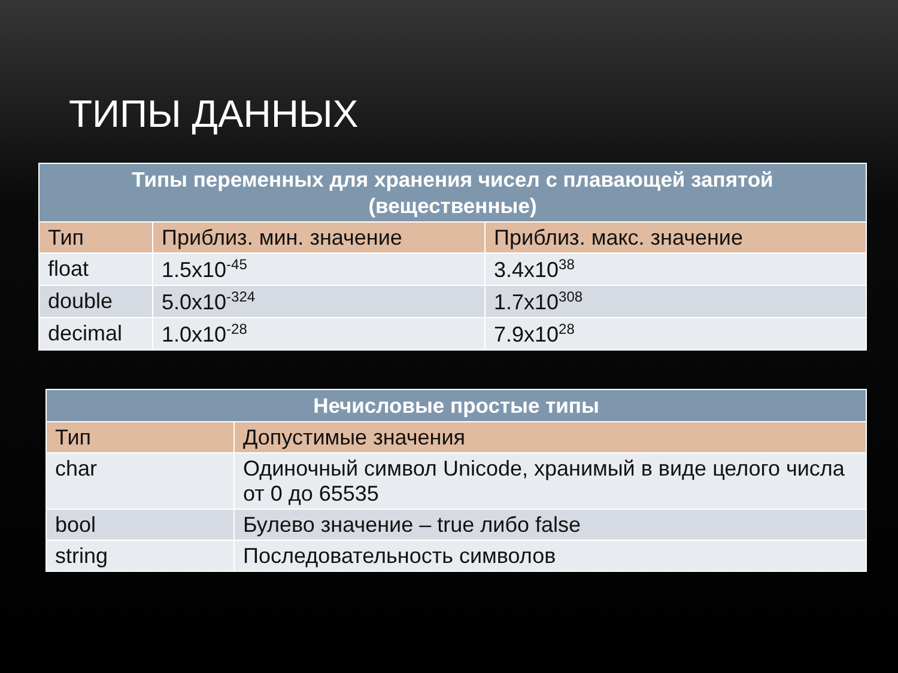ТИПЫ ДАННЫХ
| Типы переменных для хранения чисел с плавающей запятой (вещественные) | | |
| --- | --- | --- |
| Тип | Приблиз. мин. значение | Приблиз. макс. значение |
| float | 1.5x10<sup>-45</sup> | 3.4x10<sup>38</sup> |
| double | 5.0x10<sup>-324</sup> | 1.7x10<sup>308</sup> |
| decimal | 1.0x10<sup>-28</sup> | 7.9x10<sup>28</sup> |
| Нечисловые простые типы | |
| --- | --- |
| Тип | Допустимые значения |
| char | Одиночный символ Unicode, хранимый в виде целого числа от 0 до 65535 |
| bool | Булево значение – true либо false |
| string | Последовательность символов |